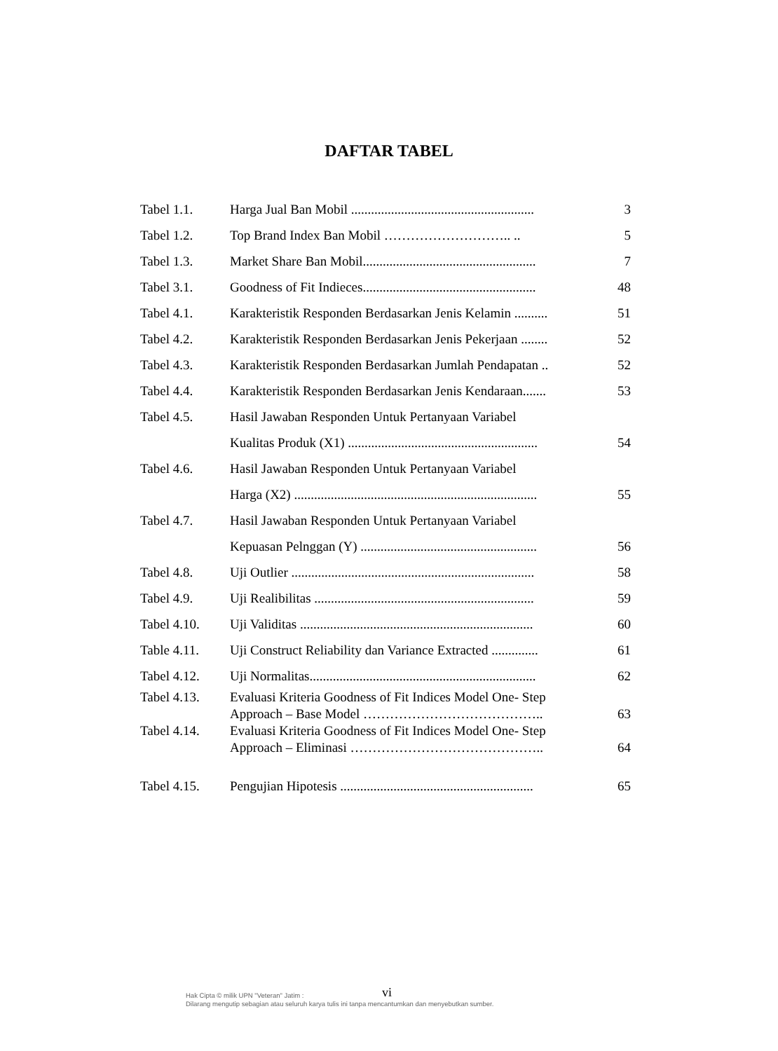DAFTAR TABEL
| Tabel 1.1. | Harga Jual Ban Mobil ....................................................... | 3 |
| Tabel 1.2. | Top Brand Index Ban Mobil ……………………….. .. | 5 |
| Tabel 1.3. | Market Share Ban Mobil.................................................... | 7 |
| Tabel 3.1. | Goodness of Fit Indieces.................................................... | 48 |
| Tabel 4.1. | Karakteristik Responden Berdasarkan Jenis Kelamin .......... | 51 |
| Tabel 4.2. | Karakteristik Responden Berdasarkan Jenis Pekerjaan ........ | 52 |
| Tabel 4.3. | Karakteristik Responden Berdasarkan Jumlah Pendapatan .. | 52 |
| Tabel 4.4. | Karakteristik Responden Berdasarkan Jenis Kendaraan....... | 53 |
| Tabel 4.5. | Hasil Jawaban Responden Untuk Pertanyaan Variabel | |
| | Kualitas Produk (X1) ......................................................... | 54 |
| Tabel 4.6. | Hasil Jawaban Responden Untuk Pertanyaan Variabel | |
| | Harga (X2) ......................................................................... | 55 |
| Tabel 4.7. | Hasil Jawaban Responden Untuk Pertanyaan Variabel | |
| | Kepuasan Pelnggan (Y) ..................................................... | 56 |
| Tabel 4.8. | Uji Outlier ......................................................................... | 58 |
| Tabel 4.9. | Uji Realibilitas .................................................................. | 59 |
| Tabel 4.10. | Uji Validitas ...................................................................... | 60 |
| Table 4.11. | Uji Construct Reliability dan Variance Extracted .............. | 61 |
| Tabel 4.12. | Uji Normalitas.................................................................... | 62 |
| Tabel 4.13. | Evaluasi Kriteria Goodness of Fit Indices Model One- Step | |
| | Approach – Base Model ………………………………….. | 63 |
| Tabel 4.14. | Evaluasi Kriteria Goodness of Fit Indices Model One- Step | |
| | Approach – Eliminasi …………………………………….. | 64 |
| Tabel 4.15. | Pengujian Hipotesis .......................................................... | 65 |
vi
Hak Cipta © milik UPN "Veteran" Jatim :
Dilarang mengutip sebagian atau seluruh karya tulis ini tanpa mencantumkan dan menyebutkan sumber.